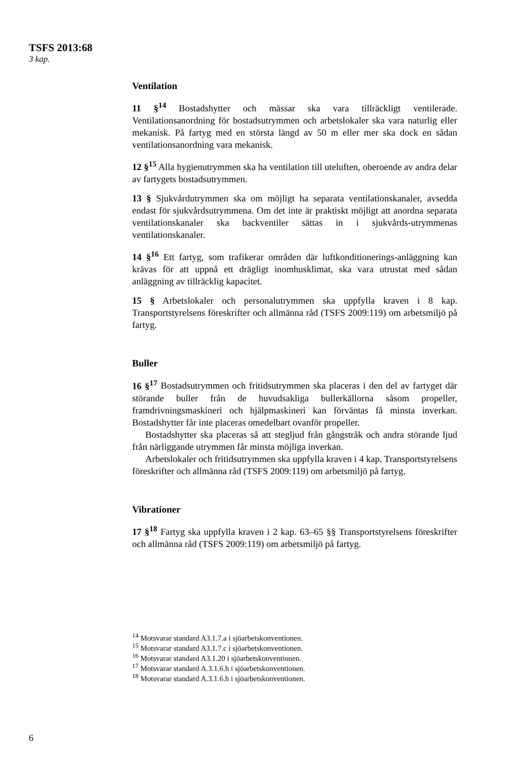TSFS 2013:68
3 kap.
Ventilation
11 §<sup>14</sup> Bostadshytter och mässar ska vara tillräckligt ventilerade. Ventilationsanordning för bostadsutrymmen och arbetslokaler ska vara naturlig eller mekanisk. På fartyg med en största längd av 50 m eller mer ska dock en sådan ventilationsanordning vara mekanisk.
12 §<sup>15</sup> Alla hygienutrymmen ska ha ventilation till uteluften, oberoende av andra delar av fartygets bostadsutrymmen.
13 § Sjukvårdutrymmen ska om möjligt ha separata ventilationskanaler, avsedda endast för sjukvårdsutrymmena. Om det inte är praktiskt möjligt att anordna separata ventilationskanaler ska backventiler sättas in i sjukvårds-utrymmenas ventilationskanaler.
14 §<sup>16</sup> Ett fartyg, som trafikerar områden där luftkonditionerings-anläggning kan krävas för att uppnå ett drägligt inomhusklimat, ska vara utrustat med sådan anläggning av tillräcklig kapacitet.
15 § Arbetslokaler och personalutrymmen ska uppfylla kraven i 8 kap. Transportstyrelsens föreskrifter och allmänna råd (TSFS 2009:119) om arbetsmiljö på fartyg.
Buller
16 §<sup>17</sup> Bostadsutrymmen och fritidsutrymmen ska placeras i den del av fartyget där störande buller från de huvudsakliga bullerkällorna såsom propeller, framdrivningsmaskineri och hjälpmaskineri kan förväntas få minsta inverkan. Bostadshytter får inte placeras omedelbart ovanför propeller.
Bostadshytter ska placeras så att stegljud från gångstråk och andra störande ljud från närliggande utrymmen får minsta möjliga inverkan.
Arbetslokaler och fritidsutrymmen ska uppfylla kraven i 4 kap. Transportstyrelsens föreskrifter och allmänna råd (TSFS 2009:119) om arbetsmiljö på fartyg.
Vibrationer
17 §<sup>18</sup> Fartyg ska uppfylla kraven i 2 kap. 63–65 §§ Transportstyrelsens föreskrifter och allmänna råd (TSFS 2009:119) om arbetsmiljö på fartyg.
<sup>14</sup> Motsvarar standard A3.1.7.a i sjöarbetskonventionen.
<sup>15</sup> Motsvarar standard A3.1.7.c i sjöarbetskonventionen.
<sup>16</sup> Motsvarar standard A3.1.20 i sjöarbetskonventionen.
<sup>17</sup> Motsvarar standard A.3.1.6.h i sjöarbetskonventionen.
<sup>18</sup> Motsvarar standard A.3.1.6.h i sjöarbetskonventionen.
6